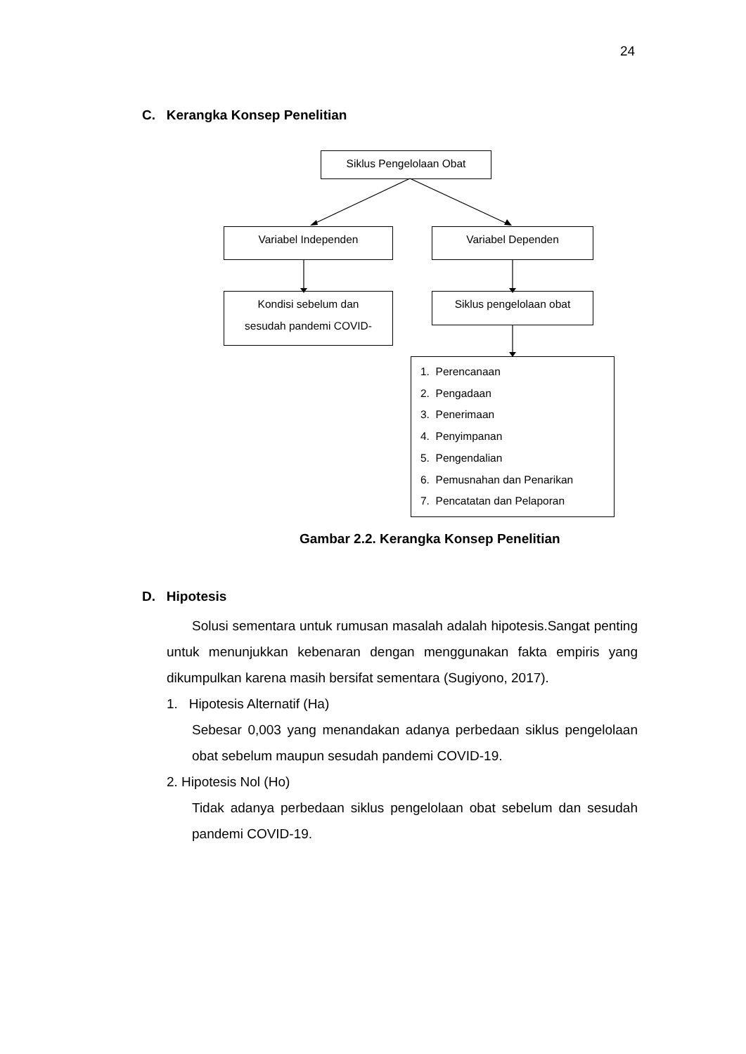24
C. Kerangka Konsep Penelitian
Siklus Pengelolaan Obat
Variabel Independen Variabel Dependen
Kondisi sebelum dan
sesudah pandemi COVID-
Siklus pengelolaan obat
1. Perencanaan
2. Pengadaan
3. Penerimaan
4. Penyimpanan
5. Pengendalian
6. Pemusnahan dan Penarikan
7. Pencatatan dan Pelaporan
Gambar 2.2. Kerangka Konsep Penelitian
D. Hipotesis
Solusi sementara untuk rumusan masalah adalah hipotesis.Sangat penting untuk menunjukkan kebenaran dengan menggunakan fakta empiris yang dikumpulkan karena masih bersifat sementara (Sugiyono, 2017).
1. Hipotesis Alternatif (Ha)
Sebesar 0,003 yang menandakan adanya perbedaan siklus pengelolaan obat sebelum maupun sesudah pandemi COVID-19.
2. Hipotesis Nol (Ho)
Tidak adanya perbedaan siklus pengelolaan obat sebelum dan sesudah pandemi COVID-19.